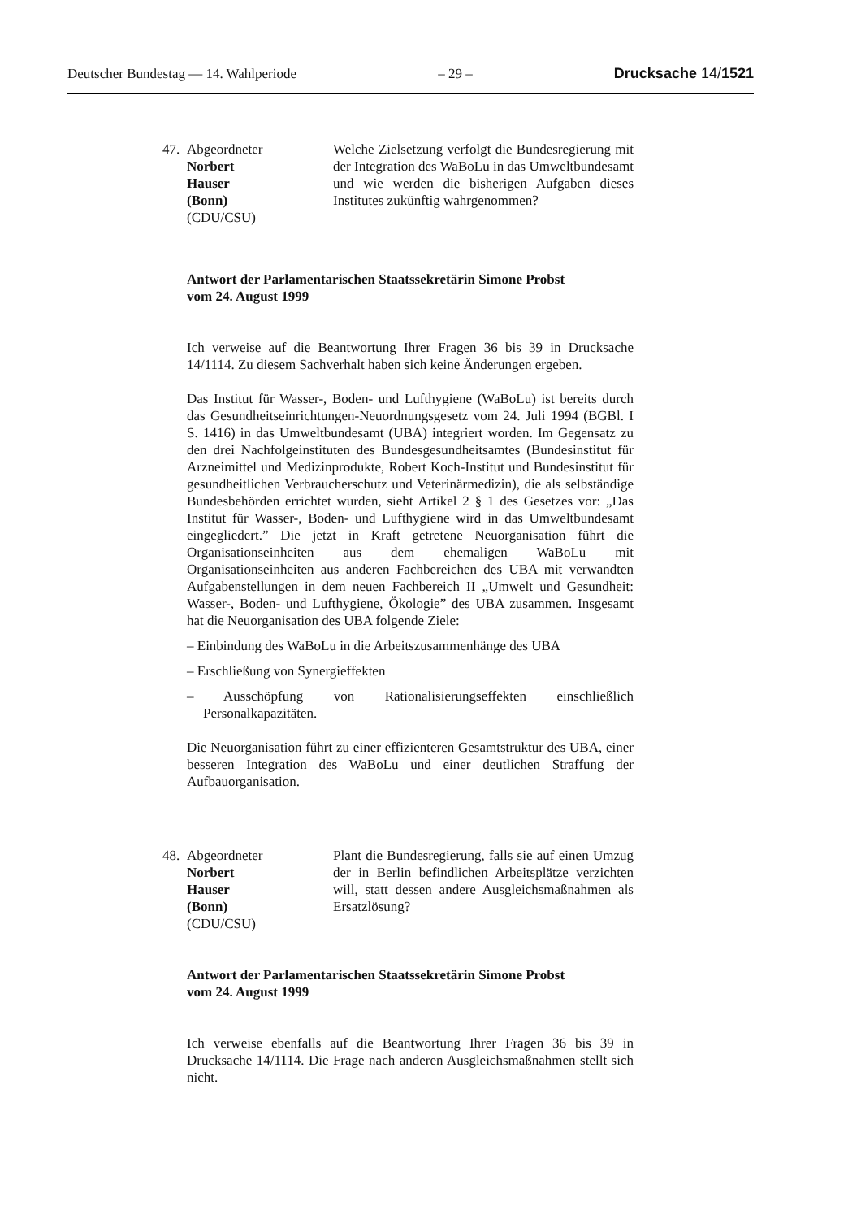Deutscher Bundestag — 14. Wahlperiode – 29 – Drucksache 14/1521
47.
Abgeordneter
Norbert
Hauser
(Bonn)
(CDU/CSU)
Welche Zielsetzung verfolgt die Bundesregierung mit der Integration des WaBoLu in das Umweltbundesamt und wie werden die bisherigen Aufgaben dieses Institutes zukünftig wahrgenommen?
Antwort der Parlamentarischen Staatssekretärin Simone Probst
vom 24. August 1999
Ich verweise auf die Beantwortung Ihrer Fragen 36 bis 39 in Drucksache 14/1114. Zu diesem Sachverhalt haben sich keine Änderungen ergeben.
Das Institut für Wasser-, Boden- und Lufthygiene (WaBoLu) ist bereits durch das Gesundheitseinrichtungen-Neuordnungsgesetz vom 24. Juli 1994 (BGBl. I S. 1416) in das Umweltbundesamt (UBA) integriert worden. Im Gegensatz zu den drei Nachfolgeinstituten des Bundesgesundheitsamtes (Bundesinstitut für Arzneimittel und Medizinprodukte, Robert Koch-Institut und Bundesinstitut für gesundheitlichen Verbraucherschutz und Veterinärmedizin), die als selbständige Bundesbehörden errichtet wurden, sieht Artikel 2 § 1 des Gesetzes vor: „Das Institut für Wasser-, Boden- und Lufthygiene wird in das Umweltbundesamt eingegliedert.” Die jetzt in Kraft getretene Neuorganisation führt die Organisationseinheiten aus dem ehemaligen WaBoLu mit Organisationseinheiten aus anderen Fachbereichen des UBA mit verwandten Aufgabenstellungen in dem neuen Fachbereich II „Umwelt und Gesundheit: Wasser-, Boden- und Lufthygiene, Ökologie” des UBA zusammen. Insgesamt hat die Neuorganisation des UBA folgende Ziele:
– Einbindung des WaBoLu in die Arbeitszusammenhänge des UBA
– Erschließung von Synergieffekten
– Ausschöpfung von Rationalisierungseffekten einschließlich Personalkapazitäten.
Die Neuorganisation führt zu einer effizienteren Gesamtstruktur des UBA, einer besseren Integration des WaBoLu und einer deutlichen Straffung der Aufbauorganisation.
48.
Abgeordneter
Norbert
Hauser
(Bonn)
(CDU/CSU)
Plant die Bundesregierung, falls sie auf einen Umzug der in Berlin befindlichen Arbeitsplätze verzichten will, statt dessen andere Ausgleichsmaßnahmen als Ersatzlösung?
Antwort der Parlamentarischen Staatssekretärin Simone Probst
vom 24. August 1999
Ich verweise ebenfalls auf die Beantwortung Ihrer Fragen 36 bis 39 in Drucksache 14/1114. Die Frage nach anderen Ausgleichsmaßnahmen stellt sich nicht.